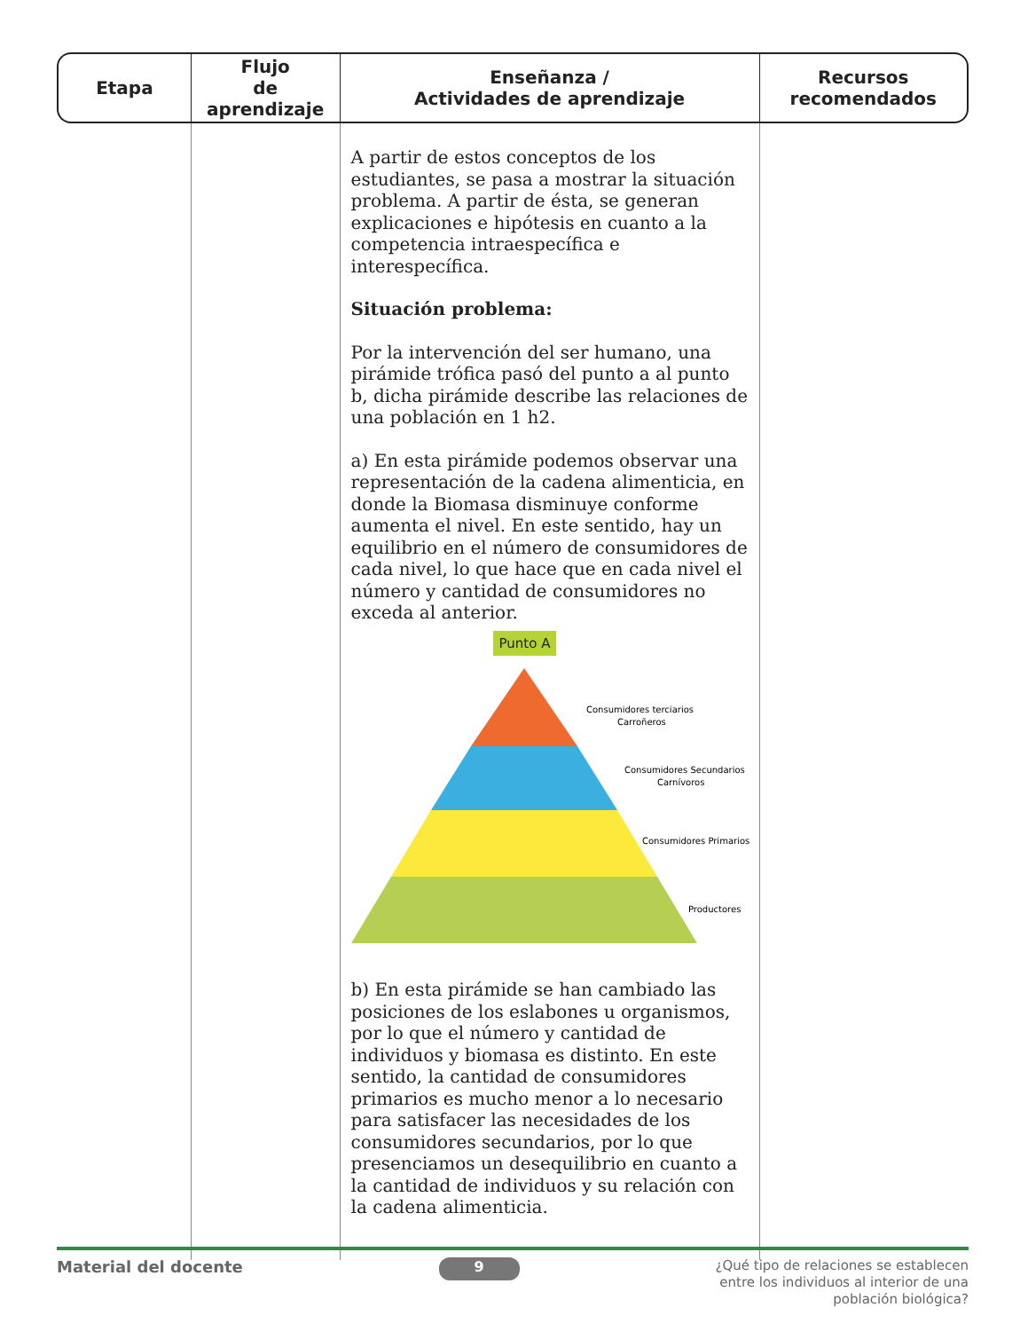| Etapa | Flujo de aprendizaje | Enseñanza / Actividades de aprendizaje | Recursos recomendados |
| --- | --- | --- | --- |
| | | A partir de estos conceptos de los estudiantes, se pasa a mostrar la situación problema. A partir de ésta, se generan explicaciones e hipótesis en cuanto a la competencia intraespecífica e interespecífica. Situación problema: Por la intervención del ser humano, una pirámide trófica pasó del punto a al punto b, dicha pirámide describe las relaciones de una población en 1 h2. a) En esta pirámide podemos observar una representación de la cadena alimenticia, en donde la Biomasa disminuye conforme aumenta el nivel. En este sentido, hay un equilibrio en el número de consumidores de cada nivel, lo que hace que en cada nivel el número y cantidad de consumidores no exceda al anterior. Punto A Consumidores terciarios Carroñeros Consumidores Secundarios Carnívoros Consumidores Primarios Productores b) En esta pirámide se han cambiado las posiciones de los eslabones u organismos, por lo que el número y cantidad de individuos y biomasa es distinto. En este sentido, la cantidad de consumidores primarios es mucho menor a lo necesario para satisfacer las necesidades de los consumidores secundarios, por lo que presenciamos un desequilibrio en cuanto a la cantidad de individuos y su relación con la cadena alimenticia. | |
Material del docente 9 ¿Qué tipo de relaciones se establecen
entre los individuos al interior de una
población biológica?